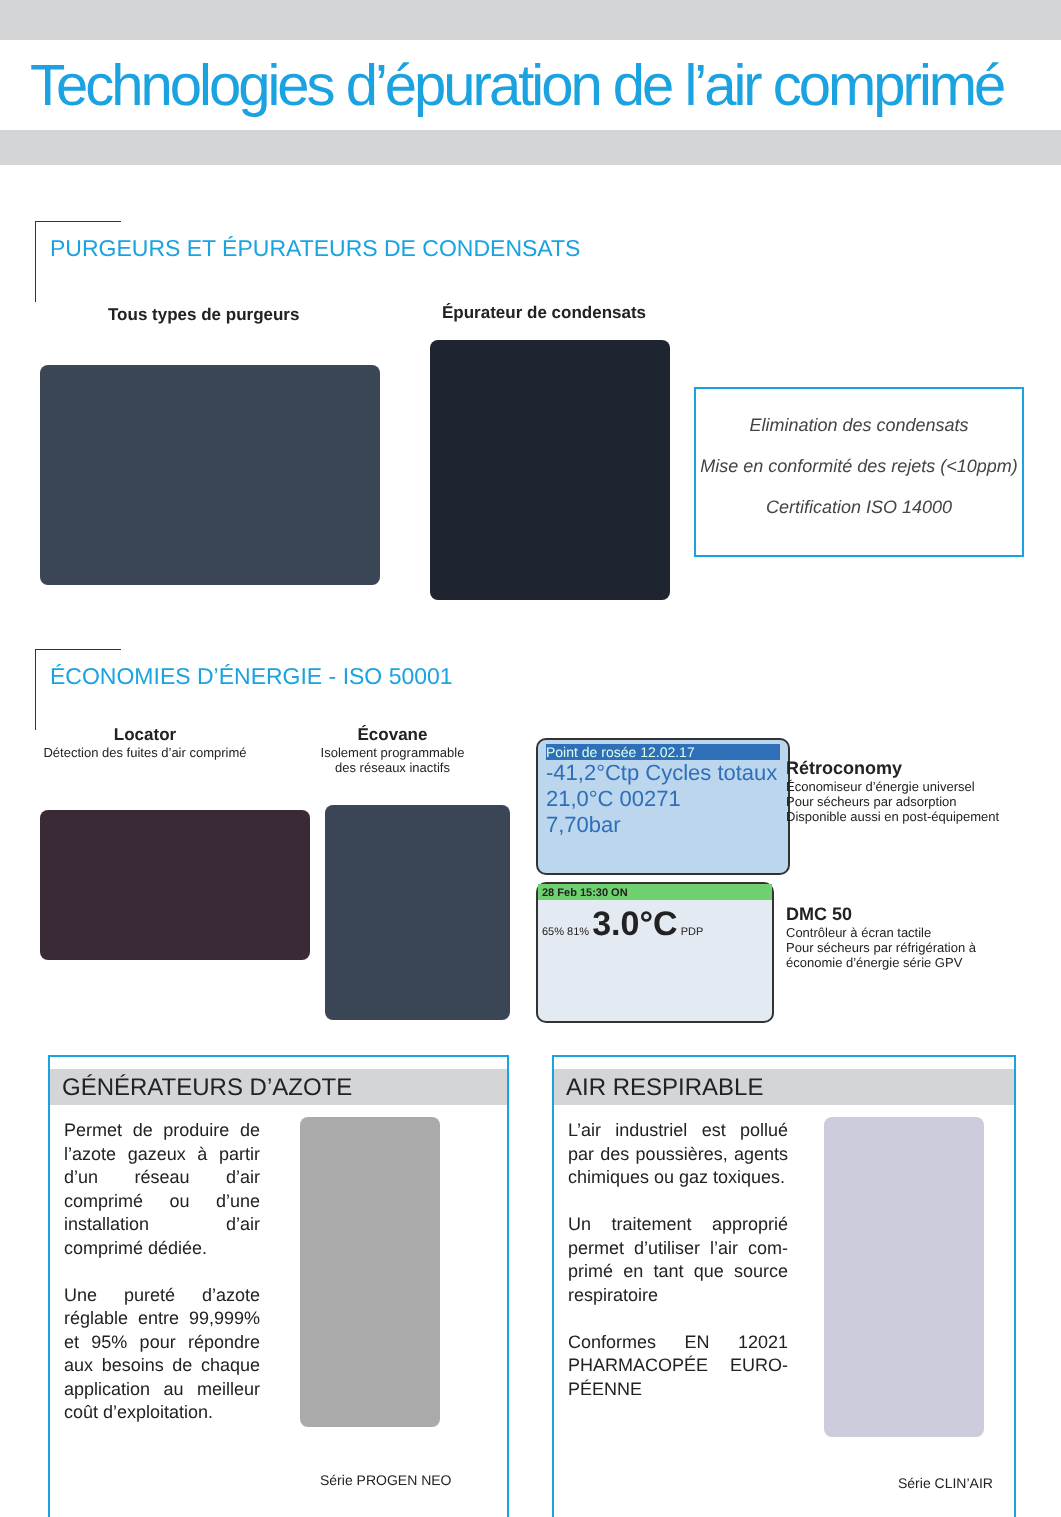Technologies d’épuration de l’air comprimé
PURGEURS ET ÉPURATEURS DE CONDENSATS
Tous types de purgeurs Épurateur de condensats
Elimination des condensats
Mise en conformité des rejets (<10ppm)
Certification ISO 14000
ÉCONOMIES D’ÉNERGIE - ISO 50001
Locator
Détection des fuites d’air comprimé
Écovane
Isolement programmable des réseaux inactifs
Point de rosée 12.02.17
-41,2°Ctp Cycles totaux
21,0°C 00271
7,70bar
28 Feb 15:30 ON
65% 81% 3.0°C PDP
Rétroconomy
Économiseur d’énergie universel
Pour sécheurs par adsorption
Disponible aussi en post-équipement
DMC 50
Contrôleur à écran tactile
Pour sécheurs par réfrigération à
économie d’énergie série GPV
GÉNÉRATEURS D’AZOTE
Permet de produire de l’azote gazeux à partir d’un réseau d’air comprimé ou d’une installation d’air comprimé dédiée.
Une pureté d’azote réglable entre 99,999% et 95% pour répondre aux besoins de chaque application au meilleur coût d’exploitation.
Série PROGEN NEO
AIR RESPIRABLE
L’air industriel est pollué par des poussières, agents chimiques ou gaz toxiques.
Un traitement approprié permet d’utiliser l’air com-primé en tant que source respiratoire
Conformes EN 12021 PHARMACOPÉE EURO-PÉENNE
Série CLIN’AIR